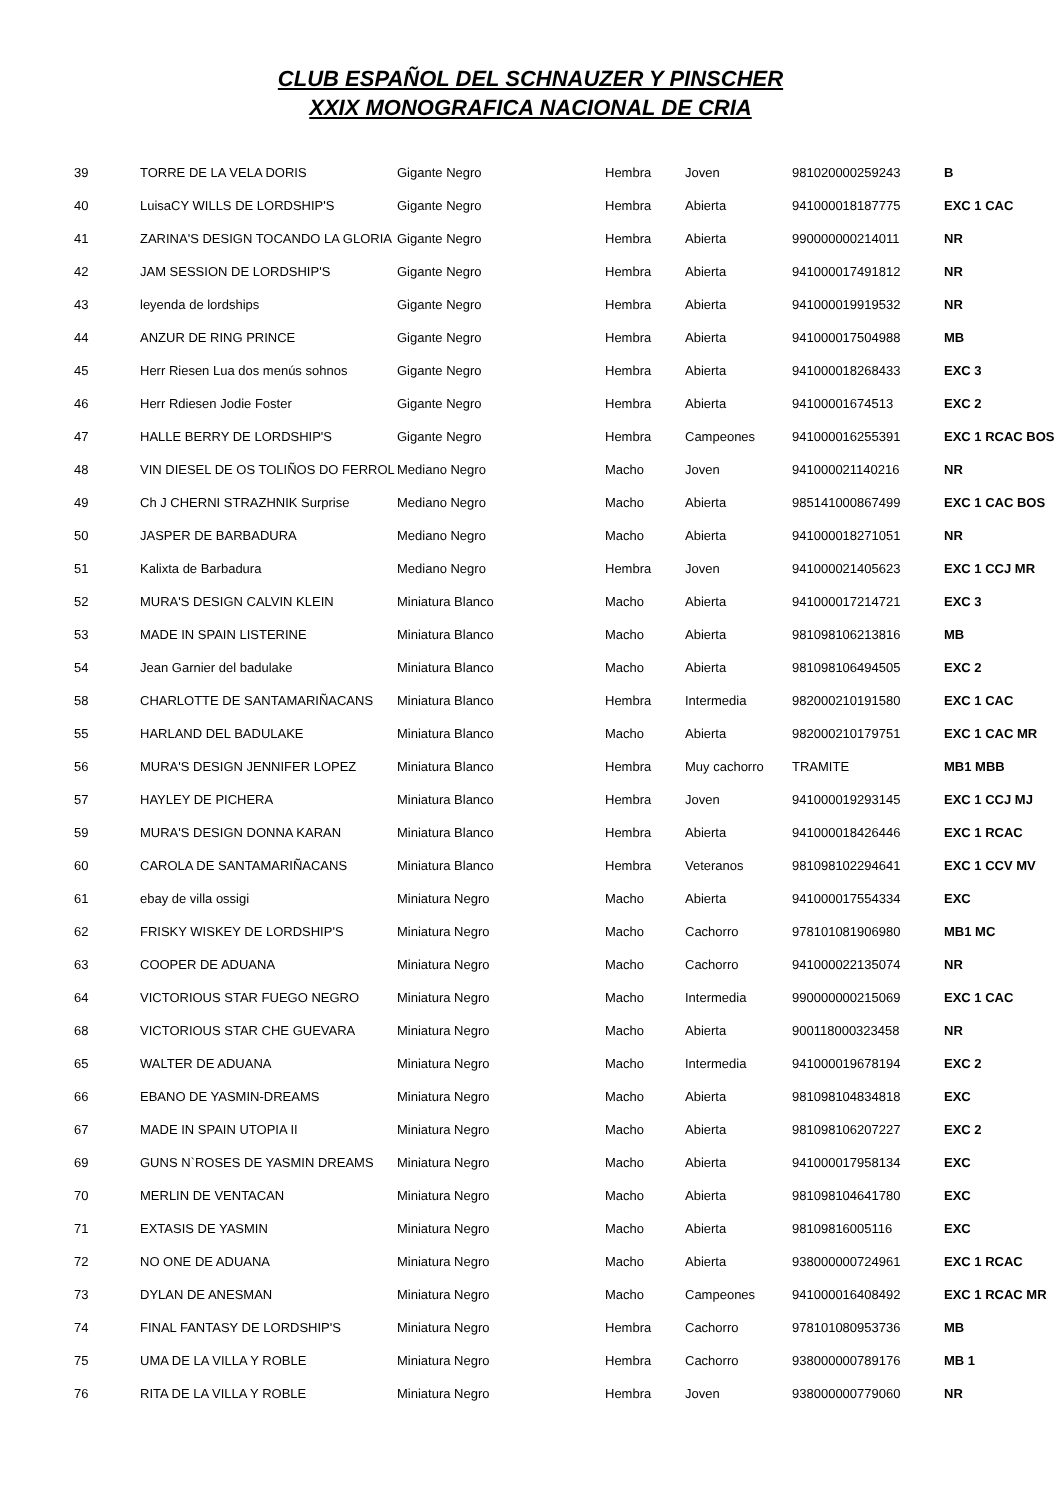CLUB ESPAÑOL DEL SCHNAUZER Y PINSCHER
XXIX MONOGRAFICA NACIONAL DE CRIA
| 39 | TORRE DE LA VELA DORIS | Gigante Negro | Hembra | Joven | 981020000259243 | B |
| 40 | LuisaCY WILLS DE LORDSHIP'S | Gigante Negro | Hembra | Abierta | 941000018187775 | EXC 1 CAC |
| 41 | ZARINA'S DESIGN TOCANDO LA GLORIA | Gigante Negro | Hembra | Abierta | 990000000214011 | NR |
| 42 | JAM SESSION DE LORDSHIP'S | Gigante Negro | Hembra | Abierta | 941000017491812 | NR |
| 43 | leyenda de lordships | Gigante Negro | Hembra | Abierta | 941000019919532 | NR |
| 44 | ANZUR DE RING PRINCE | Gigante Negro | Hembra | Abierta | 941000017504988 | MB |
| 45 | Herr Riesen Lua dos menús sohnos | Gigante Negro | Hembra | Abierta | 941000018268433 | EXC 3 |
| 46 | Herr Rdiesen Jodie Foster | Gigante Negro | Hembra | Abierta | 94100001674513 | EXC 2 |
| 47 | HALLE BERRY DE LORDSHIP'S | Gigante Negro | Hembra | Campeones | 941000016255391 | EXC 1 RCAC BOS |
| 48 | VIN DIESEL DE OS TOLIÑOS DO FERROL | Mediano Negro | Macho | Joven | 941000021140216 | NR |
| 49 | Ch J CHERNI STRAZHNIK Surprise | Mediano Negro | Macho | Abierta | 985141000867499 | EXC 1 CAC BOS |
| 50 | JASPER DE BARBADURA | Mediano Negro | Macho | Abierta | 941000018271051 | NR |
| 51 | Kalixta de Barbadura | Mediano Negro | Hembra | Joven | 941000021405623 | EXC 1 CCJ MR |
| 52 | MURA'S DESIGN CALVIN KLEIN | Miniatura Blanco | Macho | Abierta | 941000017214721 | EXC 3 |
| 53 | MADE IN SPAIN LISTERINE | Miniatura Blanco | Macho | Abierta | 981098106213816 | MB |
| 54 | Jean Garnier del badulake | Miniatura Blanco | Macho | Abierta | 981098106494505 | EXC 2 |
| 58 | CHARLOTTE DE SANTAMARIÑACANS | Miniatura Blanco | Hembra | Intermedia | 982000210191580 | EXC 1 CAC |
| 55 | HARLAND DEL BADULAKE | Miniatura Blanco | Macho | Abierta | 982000210179751 | EXC 1 CAC MR |
| 56 | MURA'S DESIGN JENNIFER LOPEZ | Miniatura Blanco | Hembra | Muy cachorro | TRAMITE | MB1 MBB |
| 57 | HAYLEY DE PICHERA | Miniatura Blanco | Hembra | Joven | 941000019293145 | EXC 1 CCJ MJ |
| 59 | MURA'S DESIGN DONNA KARAN | Miniatura Blanco | Hembra | Abierta | 941000018426446 | EXC 1 RCAC |
| 60 | CAROLA DE SANTAMARIÑACANS | Miniatura Blanco | Hembra | Veteranos | 981098102294641 | EXC 1 CCV MV |
| 61 | ebay de villa ossigi | Miniatura Negro | Macho | Abierta | 941000017554334 | EXC |
| 62 | FRISKY WISKEY DE LORDSHIP'S | Miniatura Negro | Macho | Cachorro | 978101081906980 | MB1 MC |
| 63 | COOPER DE ADUANA | Miniatura Negro | Macho | Cachorro | 941000022135074 | NR |
| 64 | VICTORIOUS STAR FUEGO NEGRO | Miniatura Negro | Macho | Intermedia | 990000000215069 | EXC 1 CAC |
| 68 | VICTORIOUS STAR CHE GUEVARA | Miniatura Negro | Macho | Abierta | 900118000323458 | NR |
| 65 | WALTER DE ADUANA | Miniatura Negro | Macho | Intermedia | 941000019678194 | EXC 2 |
| 66 | EBANO DE YASMIN-DREAMS | Miniatura Negro | Macho | Abierta | 981098104834818 | EXC |
| 67 | MADE IN SPAIN UTOPIA II | Miniatura Negro | Macho | Abierta | 981098106207227 | EXC 2 |
| 69 | GUNS N`ROSES DE YASMIN DREAMS | Miniatura Negro | Macho | Abierta | 941000017958134 | EXC |
| 70 | MERLIN DE VENTACAN | Miniatura Negro | Macho | Abierta | 981098104641780 | EXC |
| 71 | EXTASIS DE YASMIN | Miniatura Negro | Macho | Abierta | 98109816005116 | EXC |
| 72 | NO ONE DE ADUANA | Miniatura Negro | Macho | Abierta | 938000000724961 | EXC 1 RCAC |
| 73 | DYLAN DE ANESMAN | Miniatura Negro | Macho | Campeones | 941000016408492 | EXC 1 RCAC MR |
| 74 | FINAL FANTASY DE LORDSHIP'S | Miniatura Negro | Hembra | Cachorro | 978101080953736 | MB |
| 75 | UMA DE LA VILLA Y ROBLE | Miniatura Negro | Hembra | Cachorro | 938000000789176 | MB 1 |
| 76 | RITA DE LA VILLA Y ROBLE | Miniatura Negro | Hembra | Joven | 938000000779060 | NR |